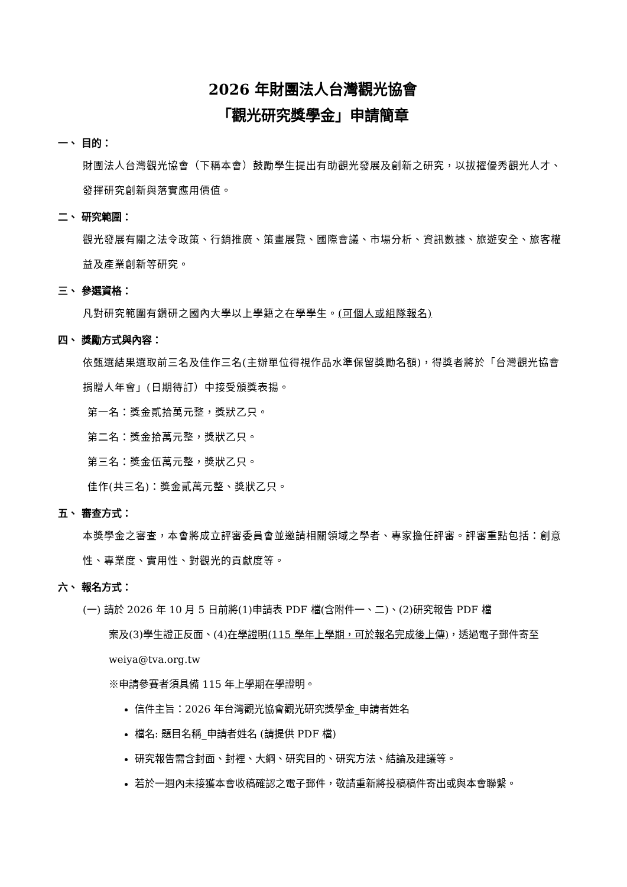2026 年財團法人台灣觀光協會
「觀光研究獎學金」申請簡章
一、 目的：
財團法人台灣觀光協會（下稱本會）鼓勵學生提出有助觀光發展及創新之研究，以拔擢優秀觀光人才、發揮研究創新與落實應用價值。
二、 研究範圍：
觀光發展有關之法令政策、行銷推廣、策畫展覽、國際會議、市場分析、資訊數據、旅遊安全、旅客權益及產業創新等研究。
三、 參選資格：
凡對研究範圍有鑽研之國內大學以上學籍之在學學生。(可個人或組隊報名)
四、 獎勵方式與內容：
依甄選結果選取前三名及佳作三名(主辦單位得視作品水準保留獎勵名額)，得獎者將於「台灣觀光協會捐贈人年會」(日期待訂）中接受頒獎表揚。
第一名：獎金貳拾萬元整，獎狀乙只。
第二名：獎金拾萬元整，獎狀乙只。
第三名：獎金伍萬元整，獎狀乙只。
佳作(共三名)：獎金貳萬元整、獎狀乙只。
五、 審查方式：
本獎學金之審查，本會將成立評審委員會並邀請相關領域之學者、專家擔任評審。評審重點包括：創意性、專業度、實用性、對觀光的貢獻度等。
六、 報名方式：
(一) 請於 2026 年 10 月 5 日前將(1)申請表 PDF 檔(含附件一、二)、(2)研究報告 PDF 檔
案及(3)學生證正反面、(4)在學證明(115 學年上學期，可於報名完成後上傳)，透過電子郵件寄至 weiya@tva.org.tw
※申請參賽者須具備 115 年上學期在學證明。
信件主旨：2026 年台灣觀光協會觀光研究獎學金_申請者姓名
檔名: 題目名稱_申請者姓名 (請提供 PDF 檔)
研究報告需含封面、封裡、大綱、研究目的、研究方法、結論及建議等。
若於一週內未接獲本會收稿確認之電子郵件，敬請重新將投稿稿件寄出或與本會聯繫。